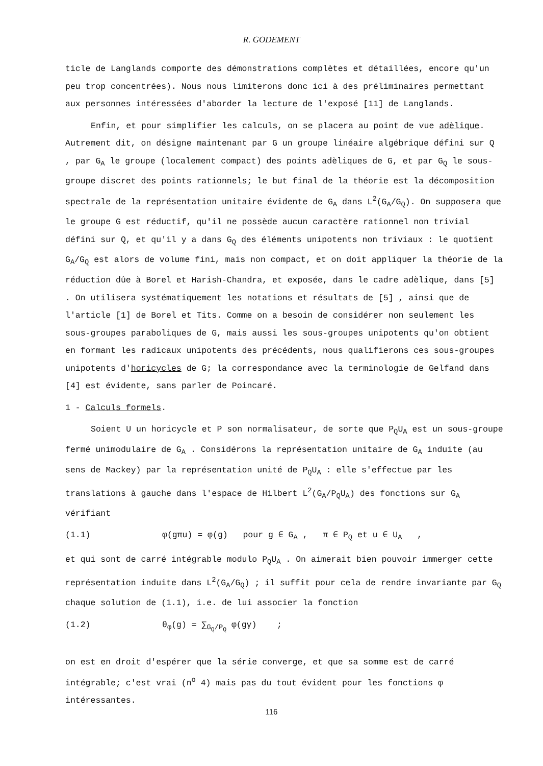R. GODEMENT
ticle de Langlands comporte des démonstrations complètes et détaillées, encore qu'un peu trop concentrées). Nous nous limiterons donc ici à des préliminaires permettant aux personnes intéressées d'aborder la lecture de l'exposé [11] de Langlands.
Enfin, et pour simplifier les calculs, on se placera au point de vue adèlique. Autrement dit, on désigne maintenant par G un groupe linéaire algébrique défini sur Q , par G<sub>A</sub> le groupe (localement compact) des points adèliques de G, et par G<sub>Q</sub> le sous-groupe discret des points rationnels; le but final de la théorie est la décomposition spectrale de la représentation unitaire évidente de G<sub>A</sub> dans L<sup>2</sup>(G<sub>A</sub>/G<sub>Q</sub>). On supposera que le groupe G est réductif, qu'il ne possède aucun caractère rationnel non trivial défini sur Q, et qu'il y a dans G<sub>Q</sub> des éléments unipotents non triviaux : le quotient G<sub>A</sub>/G<sub>Q</sub> est alors de volume fini, mais non compact, et on doit appliquer la théorie de la réduction dûe à Borel et Harish-Chandra, et exposée, dans le cadre adèlique, dans [5] . On utilisera systématiquement les notations et résultats de [5] , ainsi que de l'article [1] de Borel et Tits. Comme on a besoin de considérer non seulement les sous-groupes paraboliques de G, mais aussi les sous-groupes unipotents qu'on obtient en formant les radicaux unipotents des précédents, nous qualifierons ces sous-groupes unipotents d'horicycles de G; la correspondance avec la terminologie de Gelfand dans [4] est évidente, sans parler de Poincaré.
1 - Calculs formels.
Soient U un horicycle et P son normalisateur, de sorte que P<sub>Q</sub>U<sub>A</sub> est un sous-groupe fermé unimodulaire de G<sub>A</sub> . Considérons la représentation unitaire de G<sub>A</sub> induite (au sens de Mackey) par la représentation unité de P<sub>Q</sub>U<sub>A</sub> : elle s'effectue par les translations à gauche dans l'espace de Hilbert L<sup>2</sup>(G<sub>A</sub>/P<sub>Q</sub>U<sub>A</sub>) des fonctions sur G<sub>A</sub> vérifiant
(1.1) φ(gπu) = φ(g) pour g ∈ G<sub>A</sub> , π ∈ P<sub>Q</sub> et u ∈ U<sub>A</sub> ,
et qui sont de carré intégrable modulo P<sub>Q</sub>U<sub>A</sub> . On aimerait bien pouvoir immerger cette représentation induite dans L<sup>2</sup>(G<sub>A</sub>/G<sub>Q</sub>) ; il suffit pour cela de rendre invariante par G<sub>Q</sub> chaque solution de (1.1), i.e. de lui associer la fonction
(1.2) θ<sub>φ</sub>(g) = ∑<sub>G<sub>Q</sub>/P<sub>Q</sub></sub> φ(gγ) ;
on est en droit d'espérer que la série converge, et que sa somme est de carré intégrable; c'est vrai (n<sup>o</sup> 4) mais pas du tout évident pour les fonctions φ intéressantes.
116